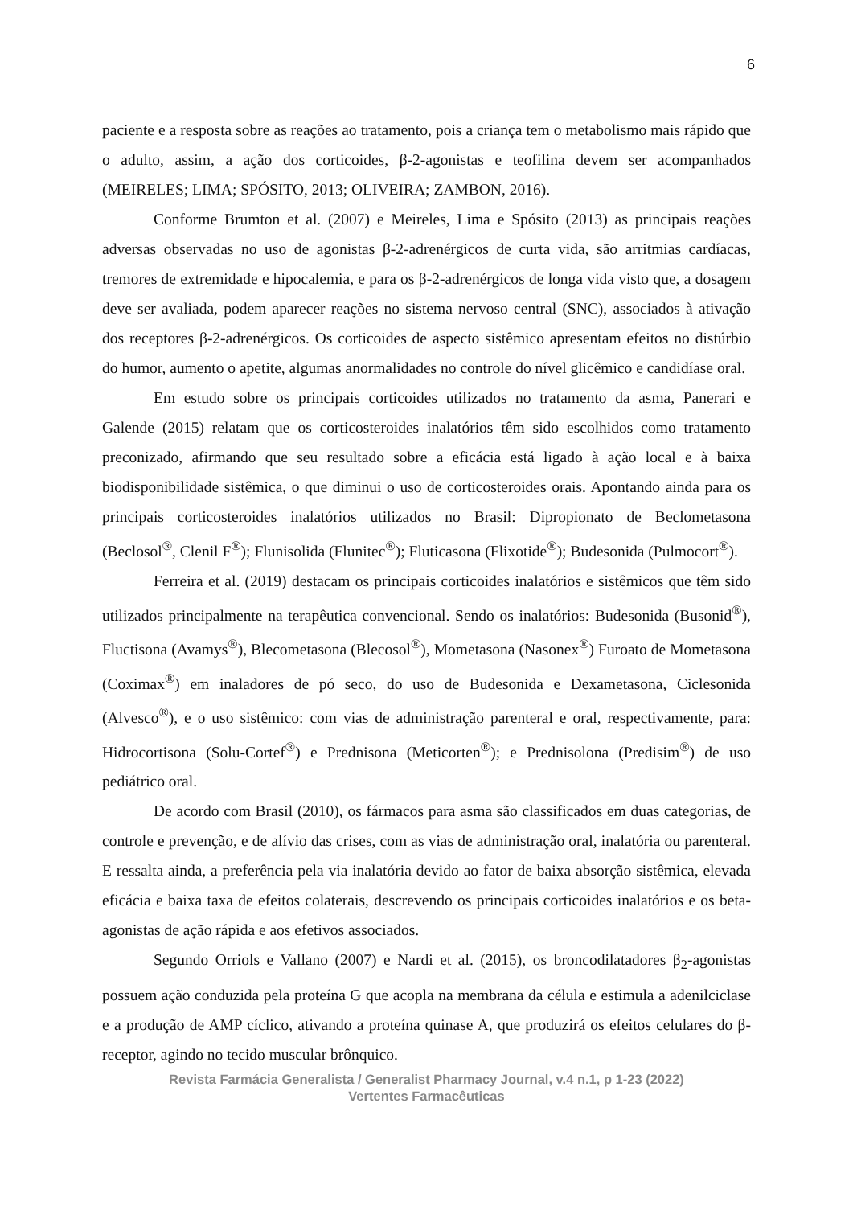6
paciente e a resposta sobre as reações ao tratamento, pois a criança tem o metabolismo mais rápido que o adulto, assim, a ação dos corticoides, β-2-agonistas e teofilina devem ser acompanhados (MEIRELES; LIMA; SPÓSITO, 2013; OLIVEIRA; ZAMBON, 2016).
Conforme Brumton et al. (2007) e Meireles, Lima e Spósito (2013) as principais reações adversas observadas no uso de agonistas β-2-adrenérgicos de curta vida, são arritmias cardíacas, tremores de extremidade e hipocalemia, e para os β-2-adrenérgicos de longa vida visto que, a dosagem deve ser avaliada, podem aparecer reações no sistema nervoso central (SNC), associados à ativação dos receptores β-2-adrenérgicos. Os corticoides de aspecto sistêmico apresentam efeitos no distúrbio do humor, aumento o apetite, algumas anormalidades no controle do nível glicêmico e candidíase oral.
Em estudo sobre os principais corticoides utilizados no tratamento da asma, Panerari e Galende (2015) relatam que os corticosteroides inalatórios têm sido escolhidos como tratamento preconizado, afirmando que seu resultado sobre a eficácia está ligado à ação local e à baixa biodisponibilidade sistêmica, o que diminui o uso de corticosteroides orais. Apontando ainda para os principais corticosteroides inalatórios utilizados no Brasil: Dipropionato de Beclometasona (Beclosol<sup>®</sup>, Clenil F<sup>®</sup>); Flunisolida (Flunitec<sup>®</sup>); Fluticasona (Flixotide<sup>®</sup>); Budesonida (Pulmocort<sup>®</sup>).
Ferreira et al. (2019) destacam os principais corticoides inalatórios e sistêmicos que têm sido utilizados principalmente na terapêutica convencional. Sendo os inalatórios: Budesonida (Busonid<sup>®</sup>), Fluctisona (Avamys<sup>®</sup>), Blecometasona (Blecosol<sup>®</sup>), Mometasona (Nasonex<sup>®</sup>) Furoato de Mometasona (Coximax<sup>®</sup>) em inaladores de pó seco, do uso de Budesonida e Dexametasona, Ciclesonida (Alvesco<sup>®</sup>), e o uso sistêmico: com vias de administração parenteral e oral, respectivamente, para: Hidrocortisona (Solu-Cortef<sup>®</sup>) e Prednisona (Meticorten<sup>®</sup>); e Prednisolona (Predisim<sup>®</sup>) de uso pediátrico oral.
De acordo com Brasil (2010), os fármacos para asma são classificados em duas categorias, de controle e prevenção, e de alívio das crises, com as vias de administração oral, inalatória ou parenteral. E ressalta ainda, a preferência pela via inalatória devido ao fator de baixa absorção sistêmica, elevada eficácia e baixa taxa de efeitos colaterais, descrevendo os principais corticoides inalatórios e os beta-agonistas de ação rápida e aos efetivos associados.
Segundo Orriols e Vallano (2007) e Nardi et al. (2015), os broncodilatadores β<sub>2</sub>-agonistas possuem ação conduzida pela proteína G que acopla na membrana da célula e estimula a adenilciclase e a produção de AMP cíclico, ativando a proteína quinase A, que produzirá os efeitos celulares do β-receptor, agindo no tecido muscular brônquico.
Revista Farmácia Generalista / Generalist Pharmacy Journal, v.4 n.1, p 1-23 (2022)
Vertentes Farmacêuticas